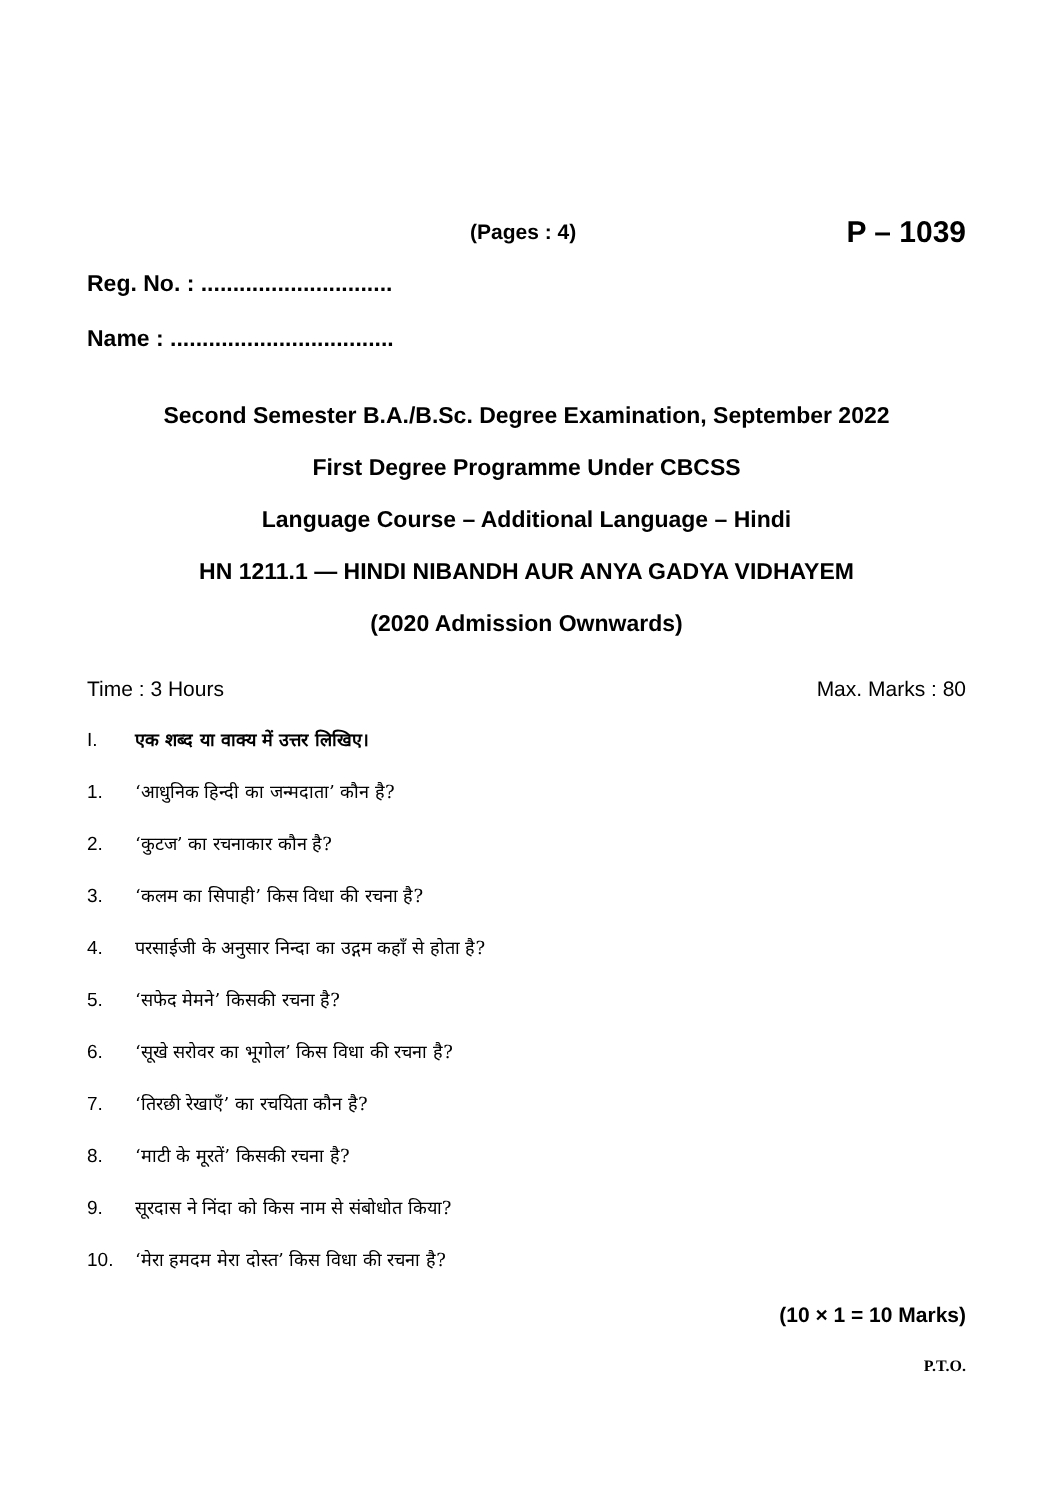(Pages : 4) P – 1039
Reg. No. : ..............................
Name : ...................................
Second Semester B.A./B.Sc. Degree Examination, September 2022
First Degree Programme Under CBCSS
Language Course – Additional Language – Hindi
HN 1211.1 — HINDI NIBANDH AUR ANYA GADYA VIDHAYEM
(2020 Admission Ownwards)
Time : 3 Hours Max. Marks : 80
I. एक शब्द या वाक्य में उत्तर लिखिए।
1. ‘आधुनिक हिन्दी का जन्मदाता’ कौन है?
2. ‘कुटज’ का रचनाकार कौन है?
3. ‘कलम का सिपाही’ किस विधा की रचना है?
4. परसाईजी के अनुसार निन्दा का उद्गम कहाँ से होता है?
5. ‘सफेद मेमने’ किसकी रचना है?
6. ‘सूखे सरोवर का भूगोल’ किस विधा की रचना है?
7. ‘तिरछी रेखाएँ’ का रचयिता कौन है?
8. ‘माटी के मूरतें’ किसकी रचना है?
9. सूरदास ने निंदा को किस नाम से संबोधोत किया?
10. ‘मेरा हमदम मेरा दोस्त’ किस विधा की रचना है?
(10 × 1 = 10 Marks)
P.T.O.